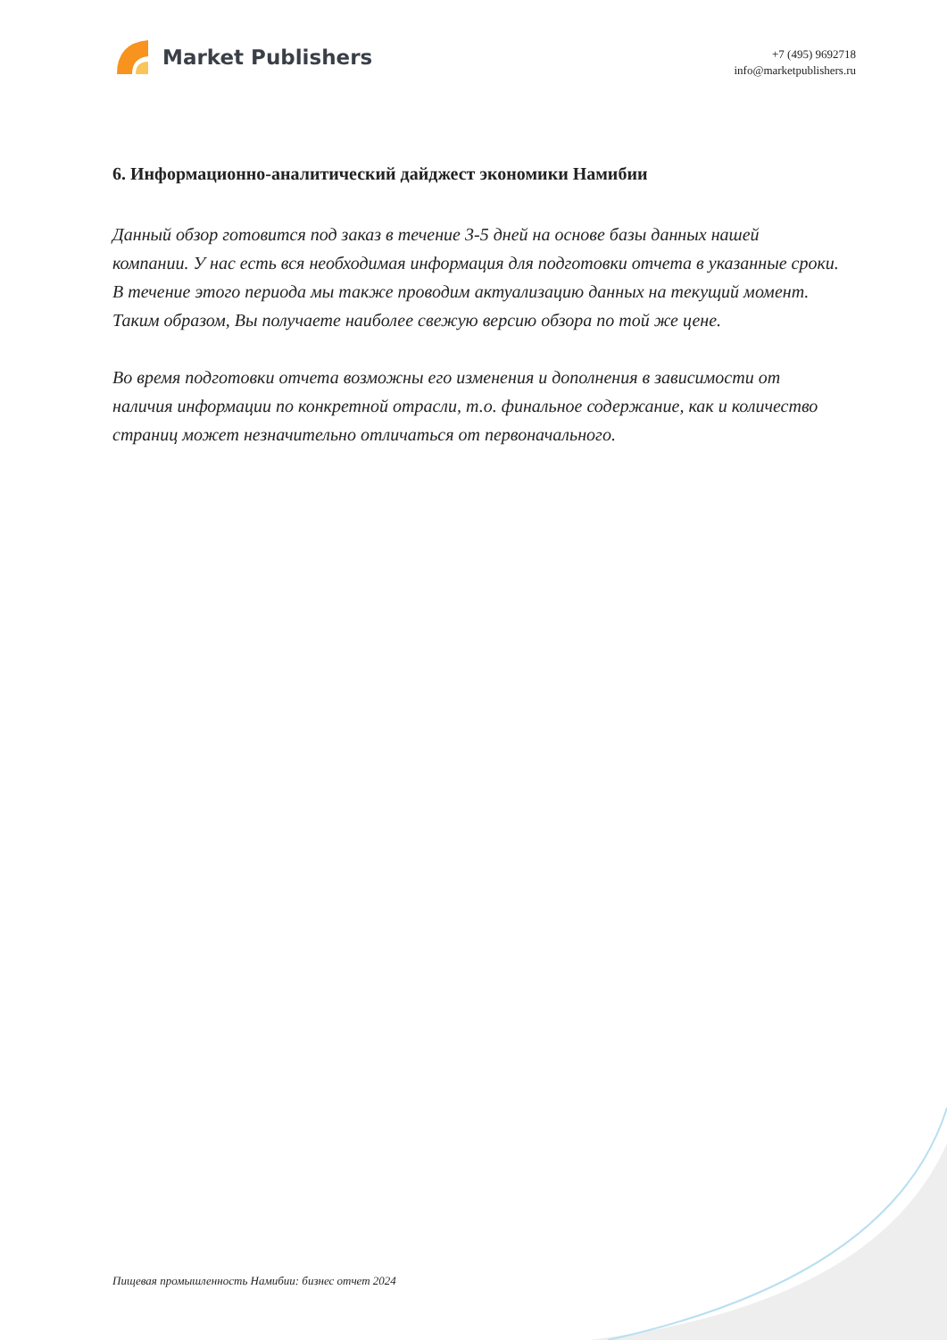Market Publishers
+7 (495) 9692718
info@marketpublishers.ru
6. Информационно-аналитический дайджест экономики Намибии
Данный обзор готовится под заказ в течение 3-5 дней на основе базы данных нашей компании. У нас есть вся необходимая информация для подготовки отчета в указанные сроки. В течение этого периода мы также проводим актуализацию данных на текущий момент. Таким образом, Вы получаете наиболее свежую версию обзора по той же цене.
Во время подготовки отчета возможны его изменения и дополнения в зависимости от наличия информации по конкретной отрасли, т.о. финальное содержание, как и количество страниц может незначительно отличаться от первоначального.
Пищевая промышленность Намибии: бизнес отчет 2024